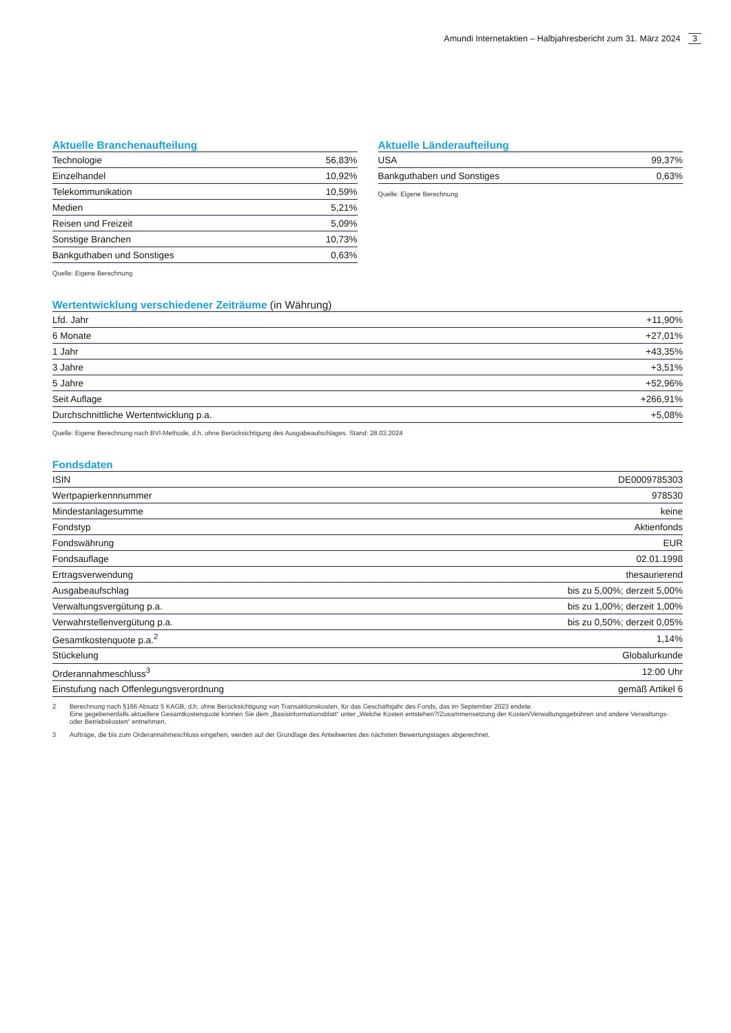Amundi Internetaktien – Halbjahresbericht zum 31. März 2024 3
Aktuelle Branchenaufteilung
| Technologie | 56,83% |
| Einzelhandel | 10,92% |
| Telekommunikation | 10,59% |
| Medien | 5,21% |
| Reisen und Freizeit | 5,09% |
| Sonstige Branchen | 10,73% |
| Bankguthaben und Sonstiges | 0,63% |
Quelle: Eigene Berechnung
Aktuelle Länderaufteilung
| USA | 99,37% |
| Bankguthaben und Sonstiges | 0,63% |
Quelle: Eigene Berechnung
Wertentwicklung verschiedener Zeiträume (in Währung)
| Lfd. Jahr | +11,90% |
| 6 Monate | +27,01% |
| 1 Jahr | +43,35% |
| 3 Jahre | +3,51% |
| 5 Jahre | +52,96% |
| Seit Auflage | +266,91% |
| Durchschnittliche Wertentwicklung p.a. | +5,08% |
Quelle: Eigene Berechnung nach BVI-Methode, d.h. ohne Berücksichtigung des Ausgabeaufschlages. Stand: 28.03.2024
Fondsdaten
| ISIN | DE0009785303 |
| Wertpapierkennnummer | 978530 |
| Mindestanlagesumme | keine |
| Fondstyp | Aktienfonds |
| Fondswährung | EUR |
| Fondsauflage | 02.01.1998 |
| Ertragsverwendung | thesaurierend |
| Ausgabeaufschlag | bis zu 5,00%; derzeit 5,00% |
| Verwaltungsvergütung p.a. | bis zu 1,00%; derzeit 1,00% |
| Verwahrstellenvergütung p.a. | bis zu 0,50%; derzeit 0,05% |
| Gesamtkostenquote p.a.<sup>2</sup> | 1,14% |
| Stückelung | Globalurkunde |
| Orderannahmeschluss<sup>3</sup> | 12:00 Uhr |
| Einstufung nach Offenlegungsverordnung | gemäß Artikel 6 |
2 Berechnung nach §166 Absatz 5 KAGB, d.h. ohne Berücksichtigung von Transaktionskosten, für das Geschäftsjahr des Fonds, das im September 2023 endete.
Eine gegebenenfalls aktuellere Gesamtkostenquote können Sie dem „Basisinformationsblatt“ unter „Welche Kosten entstehen?/Zusammensetzung der Kosten/Verwaltungsgebühren und andere Verwaltungs- oder Betriebs­kosten“ entnehmen.
3 Aufträge, die bis zum Orderannahmeschluss eingehen, werden auf der Grundlage des Anteilwertes des nächsten Bewertungstages abgerechnet.